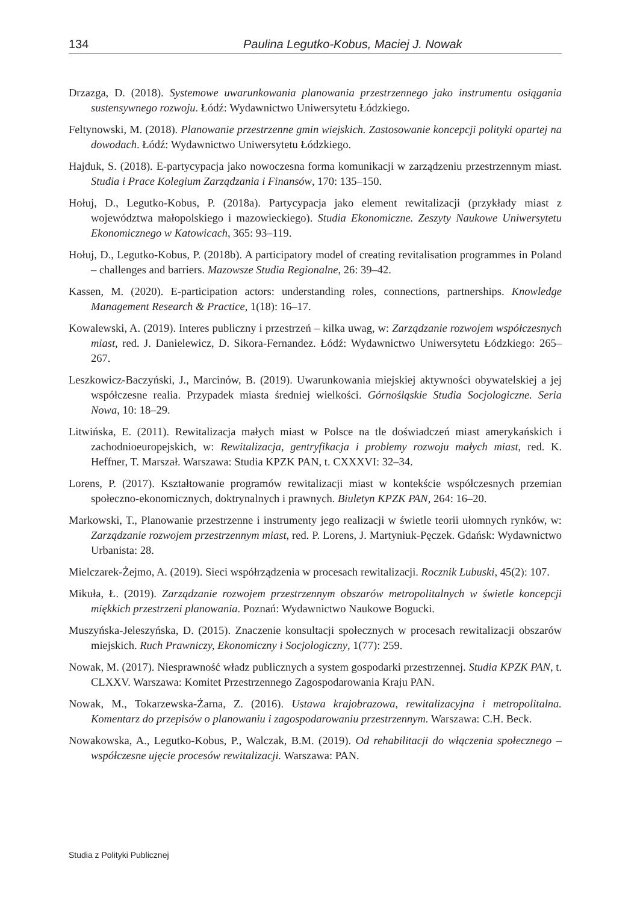134 Paulina Legutko-Kobus, Maciej J. Nowak
Drzazga, D. (2018). Systemowe uwarunkowania planowania przestrzennego jako instrumentu osiągania sustensywnego rozwoju. Łódź: Wydawnictwo Uniwersytetu Łódzkiego.
Feltynowski, M. (2018). Planowanie przestrzenne gmin wiejskich. Zastosowanie koncepcji polityki opartej na dowodach. Łódź: Wydawnictwo Uniwersytetu Łódzkiego.
Hajduk, S. (2018). E-partycypacja jako nowoczesna forma komunikacji w zarządzeniu przestrzennym miast. Studia i Prace Kolegium Zarządzania i Finansów, 170: 135–150.
Hołuj, D., Legutko-Kobus, P. (2018a). Partycypacja jako element rewitalizacji (przykłady miast z województwa małopolskiego i mazowieckiego). Studia Ekonomiczne. Zeszyty Naukowe Uniwersytetu Ekonomicznego w Katowicach, 365: 93–119.
Hołuj, D., Legutko-Kobus, P. (2018b). A participatory model of creating revitalisation programmes in Poland – challenges and barriers. Mazowsze Studia Regionalne, 26: 39–42.
Kassen, M. (2020). E-participation actors: understanding roles, connections, partnerships. Knowledge Management Research & Practice, 1(18): 16–17.
Kowalewski, A. (2019). Interes publiczny i przestrzeń – kilka uwag, w: Zarządzanie rozwojem współczesnych miast, red. J. Danielewicz, D. Sikora-Fernandez. Łódź: Wydawnictwo Uniwersytetu Łódzkiego: 265–267.
Leszkowicz-Baczyński, J., Marcinów, B. (2019). Uwarunkowania miejskiej aktywności obywatelskiej a jej współczesne realia. Przypadek miasta średniej wielkości. Górnośląskie Studia Socjologiczne. Seria Nowa, 10: 18–29.
Litwińska, E. (2011). Rewitalizacja małych miast w Polsce na tle doświadczeń miast amerykańskich i zachodnioeuropejskich, w: Rewitalizacja, gentryfikacja i problemy rozwoju małych miast, red. K. Heffner, T. Marszał. Warszawa: Studia KPZK PAN, t. CXXXVI: 32–34.
Lorens, P. (2017). Kształtowanie programów rewitalizacji miast w kontekście współczesnych przemian społeczno-ekonomicznych, doktrynalnych i prawnych. Biuletyn KPZK PAN, 264: 16–20.
Markowski, T., Planowanie przestrzenne i instrumenty jego realizacji w świetle teorii ułomnych rynków, w: Zarządzanie rozwojem przestrzennym miast, red. P. Lorens, J. Martyniuk-Pęczek. Gdańsk: Wydawnictwo Urbanista: 28.
Mielczarek-Żejmo, A. (2019). Sieci współrządzenia w procesach rewitalizacji. Rocznik Lubuski, 45(2): 107.
Mikuła, Ł. (2019). Zarządzanie rozwojem przestrzennym obszarów metropolitalnych w świetle koncepcji miękkich przestrzeni planowania. Poznań: Wydawnictwo Naukowe Bogucki.
Muszyńska-Jeleszyńska, D. (2015). Znaczenie konsultacji społecznych w procesach rewitalizacji obszarów miejskich. Ruch Prawniczy, Ekonomiczny i Socjologiczny, 1(77): 259.
Nowak, M. (2017). Niesprawność władz publicznych a system gospodarki przestrzennej. Studia KPZK PAN, t. CLXXV. Warszawa: Komitet Przestrzennego Zagospodarowania Kraju PAN.
Nowak, M., Tokarzewska-Żarna, Z. (2016). Ustawa krajobrazowa, rewitalizacyjna i metropolitalna. Komentarz do przepisów o planowaniu i zagospodarowaniu przestrzennym. Warszawa: C.H. Beck.
Nowakowska, A., Legutko-Kobus, P., Walczak, B.M. (2019). Od rehabilitacji do włączenia społecznego – współczesne ujęcie procesów rewitalizacji. Warszawa: PAN.
Studia z Polityki Publicznej